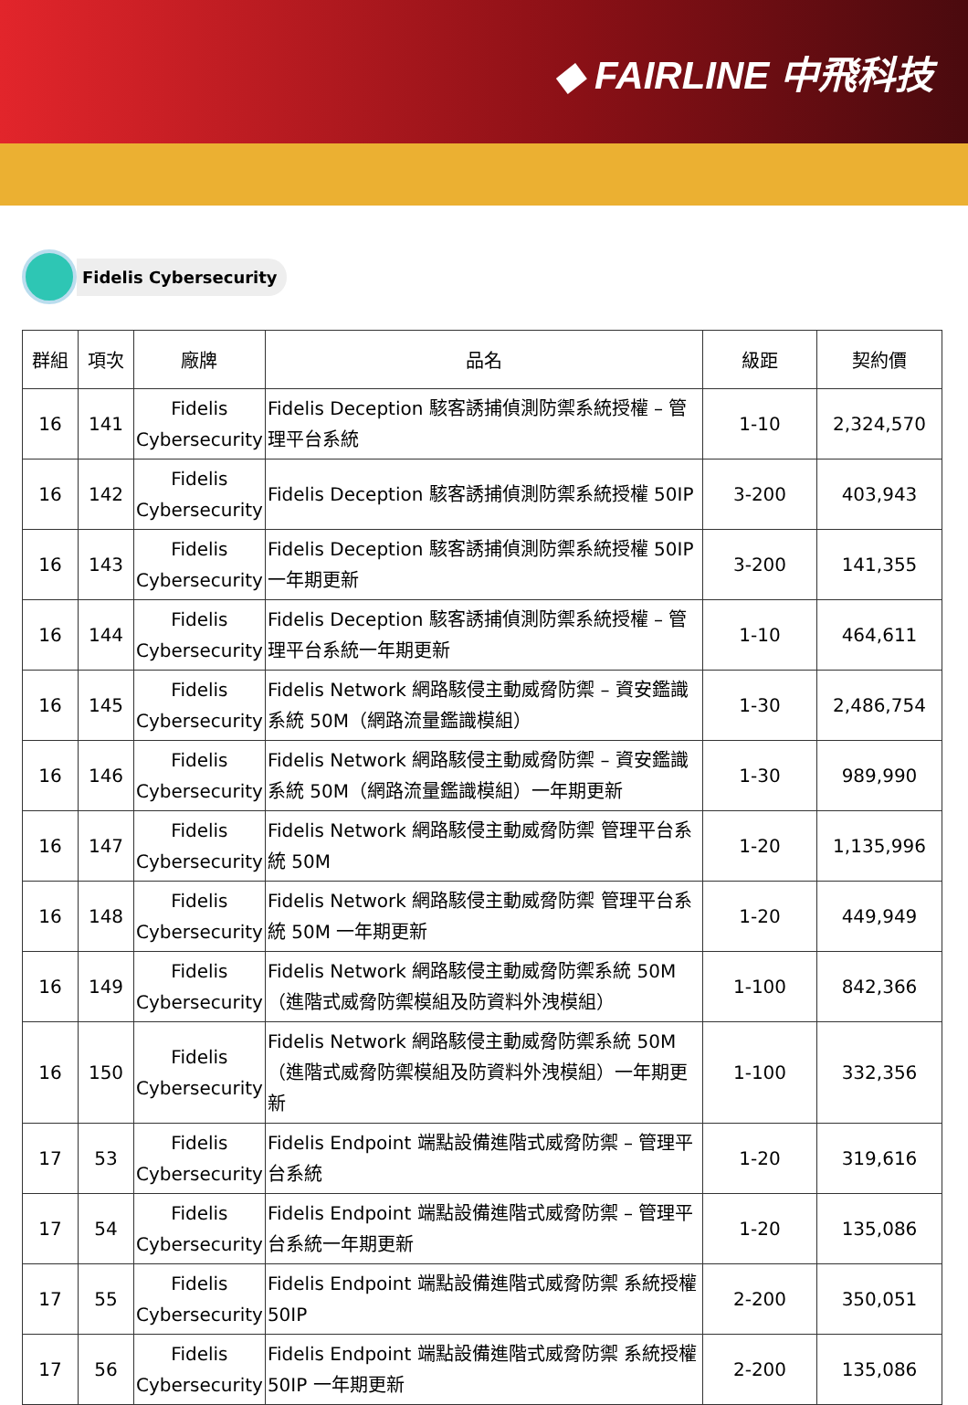◆ FAIRLINE 中飛科技
Fidelis Cybersecurity
| 群組 | 項次 | 廠牌 | 品名 | 級距 | 契約價 |
| --- | --- | --- | --- | --- | --- |
| 16 | 141 | Fidelis Cybersecurity | Fidelis Deception 駭客誘捕偵測防禦系統授權 – 管理平台系統 | 1-10 | 2,324,570 |
| 16 | 142 | Fidelis Cybersecurity | Fidelis Deception 駭客誘捕偵測防禦系統授權 50IP | 3-200 | 403,943 |
| 16 | 143 | Fidelis Cybersecurity | Fidelis Deception 駭客誘捕偵測防禦系統授權 50IP 一年期更新 | 3-200 | 141,355 |
| 16 | 144 | Fidelis Cybersecurity | Fidelis Deception 駭客誘捕偵測防禦系統授權 – 管理平台系統一年期更新 | 1-10 | 464,611 |
| 16 | 145 | Fidelis Cybersecurity | Fidelis Network 網路駭侵主動威脅防禦 – 資安鑑識系統 50M（網路流量鑑識模組） | 1-30 | 2,486,754 |
| 16 | 146 | Fidelis Cybersecurity | Fidelis Network 網路駭侵主動威脅防禦 – 資安鑑識系統 50M（網路流量鑑識模組）一年期更新 | 1-30 | 989,990 |
| 16 | 147 | Fidelis Cybersecurity | Fidelis Network 網路駭侵主動威脅防禦 管理平台系統 50M | 1-20 | 1,135,996 |
| 16 | 148 | Fidelis Cybersecurity | Fidelis Network 網路駭侵主動威脅防禦 管理平台系統 50M 一年期更新 | 1-20 | 449,949 |
| 16 | 149 | Fidelis Cybersecurity | Fidelis Network 網路駭侵主動威脅防禦系統 50M（進階式威脅防禦模組及防資料外洩模組） | 1-100 | 842,366 |
| 16 | 150 | Fidelis Cybersecurity | Fidelis Network 網路駭侵主動威脅防禦系統 50M（進階式威脅防禦模組及防資料外洩模組）一年期更新 | 1-100 | 332,356 |
| 17 | 53 | Fidelis Cybersecurity | Fidelis Endpoint 端點設備進階式威脅防禦 – 管理平台系統 | 1-20 | 319,616 |
| 17 | 54 | Fidelis Cybersecurity | Fidelis Endpoint 端點設備進階式威脅防禦 – 管理平台系統一年期更新 | 1-20 | 135,086 |
| 17 | 55 | Fidelis Cybersecurity | Fidelis Endpoint 端點設備進階式威脅防禦 系統授權 50IP | 2-200 | 350,051 |
| 17 | 56 | Fidelis Cybersecurity | Fidelis Endpoint 端點設備進階式威脅防禦 系統授權 50IP 一年期更新 | 2-200 | 135,086 |